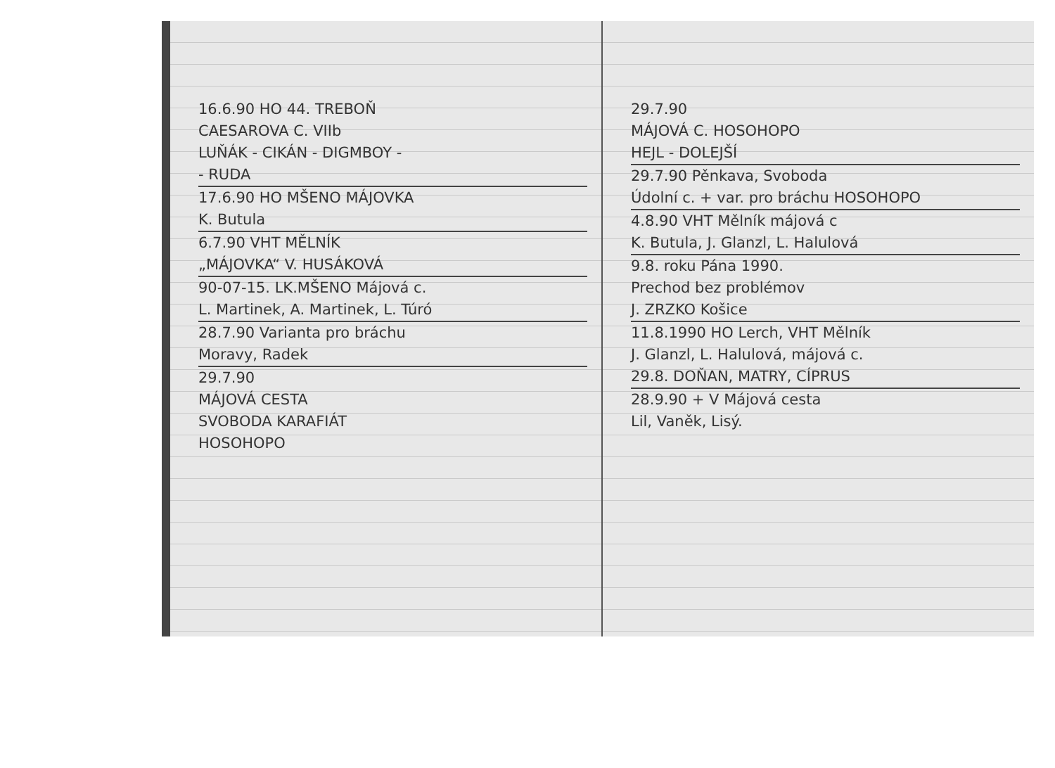16.6.90 HO 44. TREBOŇ
CAESAROVA C. VIIb
LUŇÁK - CIKÁN - DIGMBOY -
- RUDA
17.6.90 HO MŠENO MÁJOVKA
K. Butula
6.7.90 VHT MĚLNÍK
„MÁJOVKA“ V. HUSÁKOVÁ
90-07-15. LK.MŠENO Májová c.
L. Martinek, A. Martinek, L. Túró
28.7.90 Varianta pro bráchu
Moravy, Radek
29.7.90
MÁJOVÁ CESTA
SVOBODA KARAFIÁT
HOSOHOPO
29.7.90
MÁJOVÁ C. HOSOHOPO
HEJL - DOLEJŠÍ
29.7.90 Pěnkava, Svoboda
Údolní c. + var. pro bráchu HOSOHOPO
4.8.90 VHT Mělník májová c
K. Butula, J. Glanzl, L. Halulová
9.8. roku Pána 1990.
Prechod bez problémov
J. ZRZKO Košice
11.8.1990 HO Lerch, VHT Mělník
J. Glanzl, L. Halulová, májová c.
29.8. DOŇAN, MATRY, CÍPRUS
28.9.90 + V Májová cesta
Lil, Vaněk, Lisý.